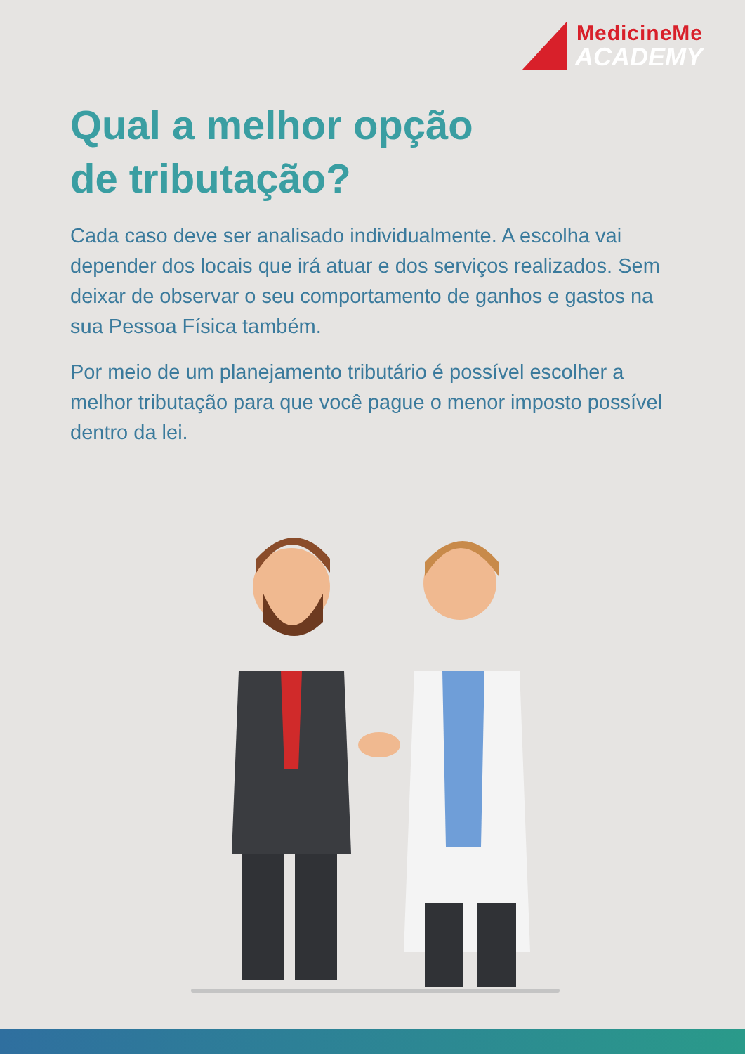MedicineMe
ACADEMY
Qual a melhor opção
de tributação?
Cada caso deve ser analisado individualmente. A escolha vai depender dos locais que irá atuar e dos serviços realizados. Sem deixar de observar o seu comportamento de ganhos e gastos na sua Pessoa Física também.
Por meio de um planejamento tributário é possível escolher a melhor tributação para que você pague o menor imposto possível dentro da lei.